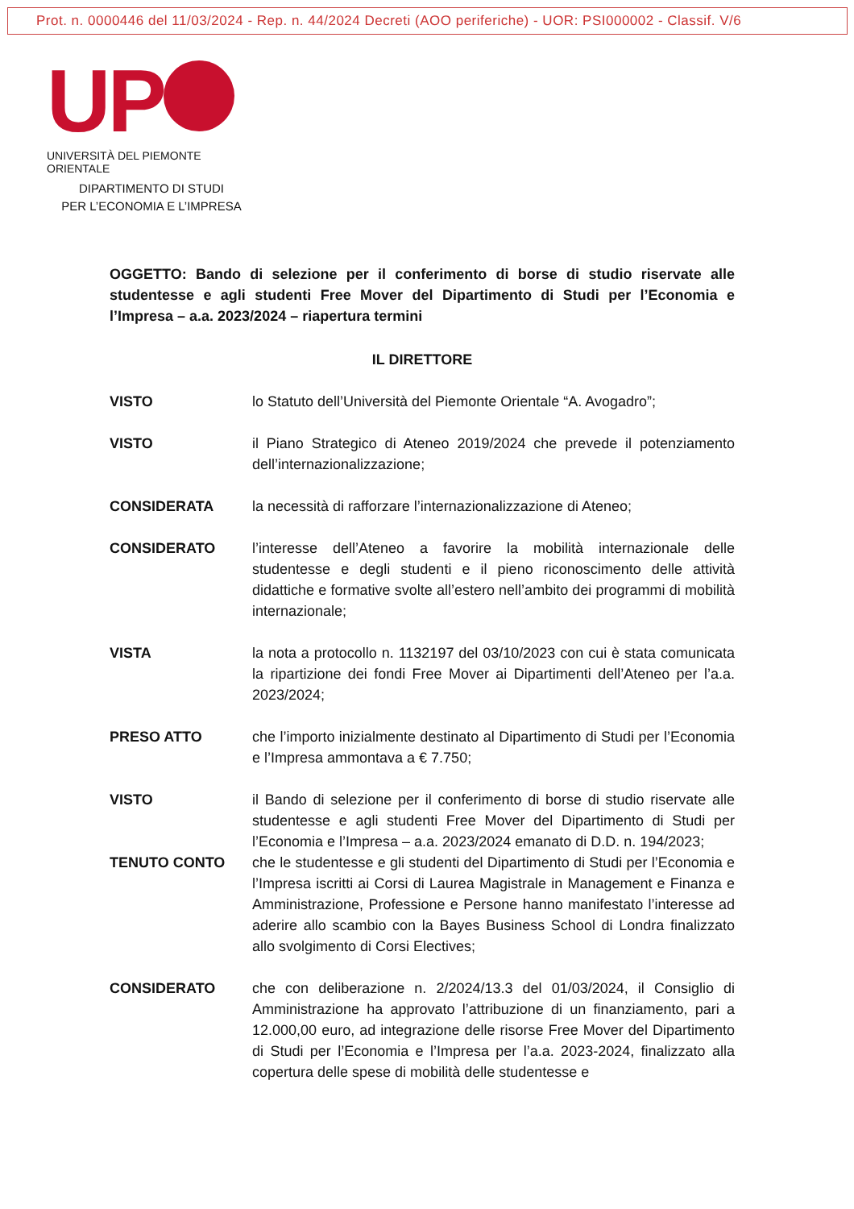Prot. n. 0000446 del 11/03/2024 - Rep. n. 44/2024 Decreti (AOO periferiche) - UOR: PSI000002 - Classif. V/6
UP
UNIVERSITÀ DEL PIEMONTE ORIENTALE
DIPARTIMENTO DI STUDI
PER L’ECONOMIA E L’IMPRESA
OGGETTO: Bando di selezione per il conferimento di borse di studio riservate alle studentesse e agli studenti Free Mover del Dipartimento di Studi per l’Economia e l’Impresa – a.a. 2023/2024 – riapertura termini
IL DIRETTORE
VISTO lo Statuto dell’Università del Piemonte Orientale “A. Avogadro”;
VISTO il Piano Strategico di Ateneo 2019/2024 che prevede il potenziamento dell’internazionalizzazione;
CONSIDERATA la necessità di rafforzare l’internazionalizzazione di Ateneo;
CONSIDERATO l’interesse dell’Ateneo a favorire la mobilità internazionale delle studentesse e degli studenti e il pieno riconoscimento delle attività didattiche e formative svolte all’estero nell’ambito dei programmi di mobilità internazionale;
VISTA la nota a protocollo n. 1132197 del 03/10/2023 con cui è stata comunicata la ripartizione dei fondi Free Mover ai Dipartimenti dell’Ateneo per l’a.a. 2023/2024;
PRESO ATTO che l’importo inizialmente destinato al Dipartimento di Studi per l’Economia e l’Impresa ammontava a € 7.750;
VISTO il Bando di selezione per il conferimento di borse di studio riservate alle studentesse e agli studenti Free Mover del Dipartimento di Studi per l’Economia e l’Impresa – a.a. 2023/2024 emanato di D.D. n. 194/2023;
TENUTO CONTO che le studentesse e gli studenti del Dipartimento di Studi per l’Economia e l’Impresa iscritti ai Corsi di Laurea Magistrale in Management e Finanza e Amministrazione, Professione e Persone hanno manifestato l’interesse ad aderire allo scambio con la Bayes Business School di Londra finalizzato allo svolgimento di Corsi Electives;
CONSIDERATO che con deliberazione n. 2/2024/13.3 del 01/03/2024, il Consiglio di Amministrazione ha approvato l’attribuzione di un finanziamento, pari a 12.000,00 euro, ad integrazione delle risorse Free Mover del Dipartimento di Studi per l’Economia e l’Impresa per l’a.a. 2023-2024, finalizzato alla copertura delle spese di mobilità delle studentesse e